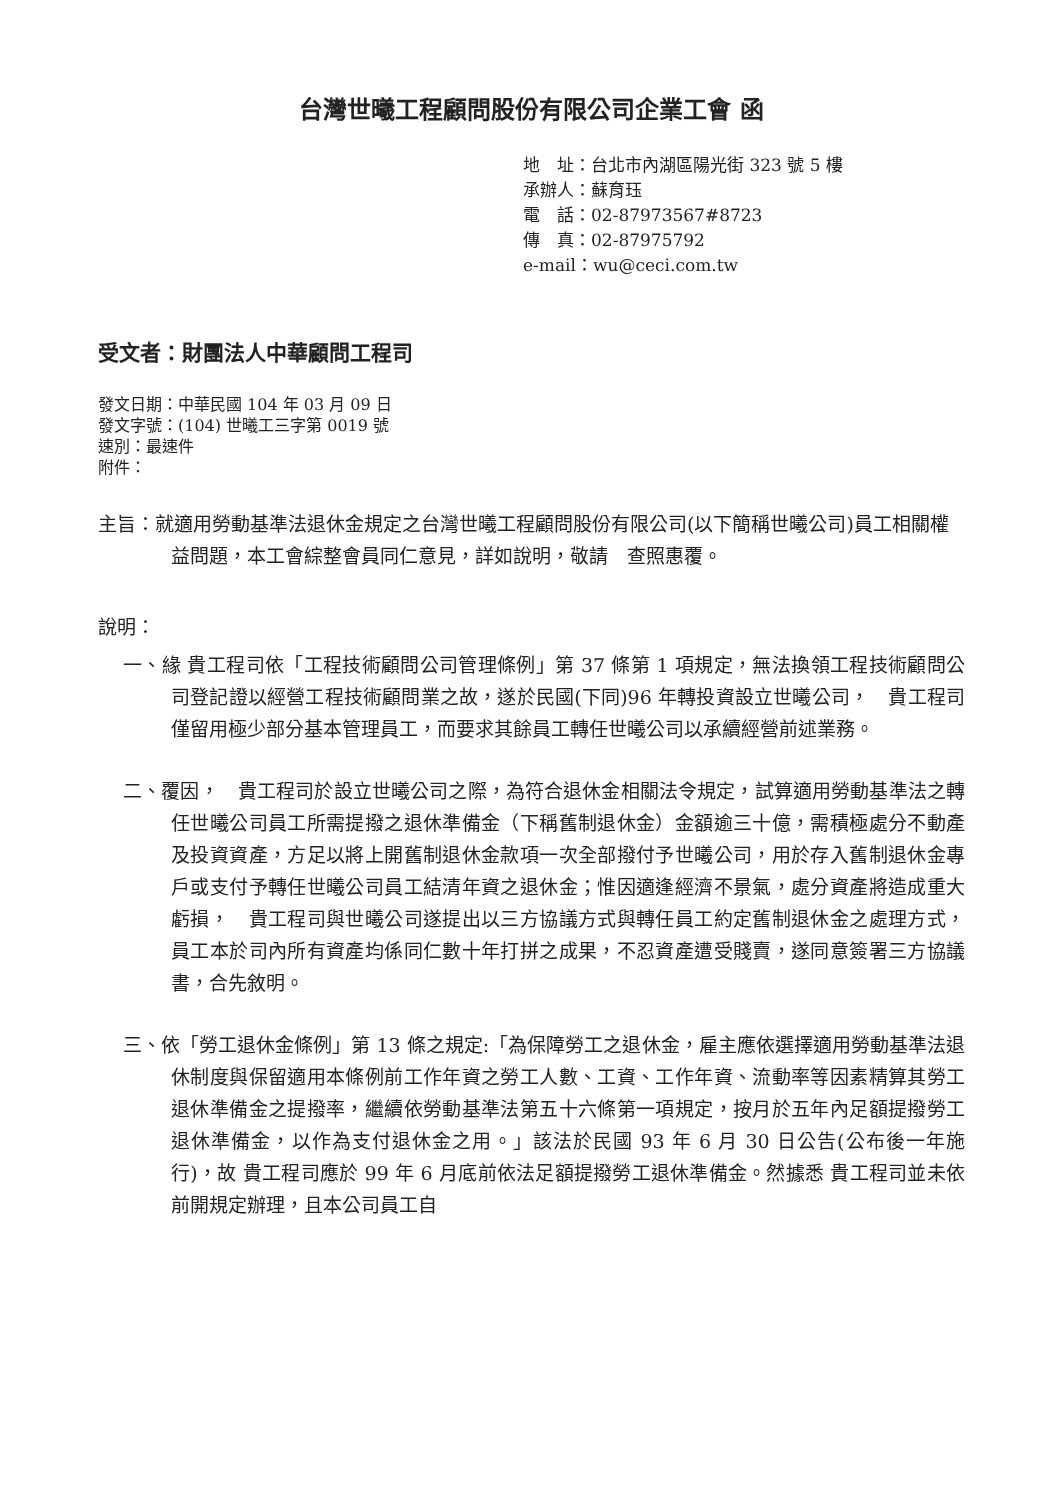台灣世曦工程顧問股份有限公司企業工會 函
地　址：台北市內湖區陽光街 323 號 5 樓
承辦人：蘇育珏
電　話：02-87973567#8723
傳　真：02-87975792
e-mail：wu@ceci.com.tw
受文者：財團法人中華顧問工程司
發文日期：中華民國 104 年 03 月 09 日
發文字號：(104) 世曦工三字第 0019 號
速別：最速件
附件：
主旨：就適用勞動基準法退休金規定之台灣世曦工程顧問股份有限公司(以下簡稱世曦公司)員工相關權益問題，本工會綜整會員同仁意見，詳如說明，敬請　查照惠覆。
說明：
一、緣 貴工程司依「工程技術顧問公司管理條例」第 37 條第 1 項規定，無法換領工程技術顧問公司登記證以經營工程技術顧問業之故，遂於民國(下同)96 年轉投資設立世曦公司，　貴工程司僅留用極少部分基本管理員工，而要求其餘員工轉任世曦公司以承續經營前述業務。
二、覆因，　貴工程司於設立世曦公司之際，為符合退休金相關法令規定，試算適用勞動基準法之轉任世曦公司員工所需提撥之退休準備金（下稱舊制退休金）金額逾三十億，需積極處分不動產及投資資產，方足以將上開舊制退休金款項一次全部撥付予世曦公司，用於存入舊制退休金專戶或支付予轉任世曦公司員工結清年資之退休金；惟因適逢經濟不景氣，處分資產將造成重大虧損，　貴工程司與世曦公司遂提出以三方協議方式與轉任員工約定舊制退休金之處理方式，員工本於司內所有資產均係同仁數十年打拼之成果，不忍資產遭受賤賣，遂同意簽署三方協議書，合先敘明。
三、依「勞工退休金條例」第 13 條之規定:「為保障勞工之退休金，雇主應依選擇適用勞動基準法退休制度與保留適用本條例前工作年資之勞工人數、工資、工作年資、流動率等因素精算其勞工退休準備金之提撥率，繼續依勞動基準法第五十六條第一項規定，按月於五年內足額提撥勞工退休準備金，以作為支付退休金之用。」該法於民國 93 年 6 月 30 日公告(公布後一年施行)，故 貴工程司應於 99 年 6 月底前依法足額提撥勞工退休準備金。然據悉 貴工程司並未依前開規定辦理，且本公司員工自